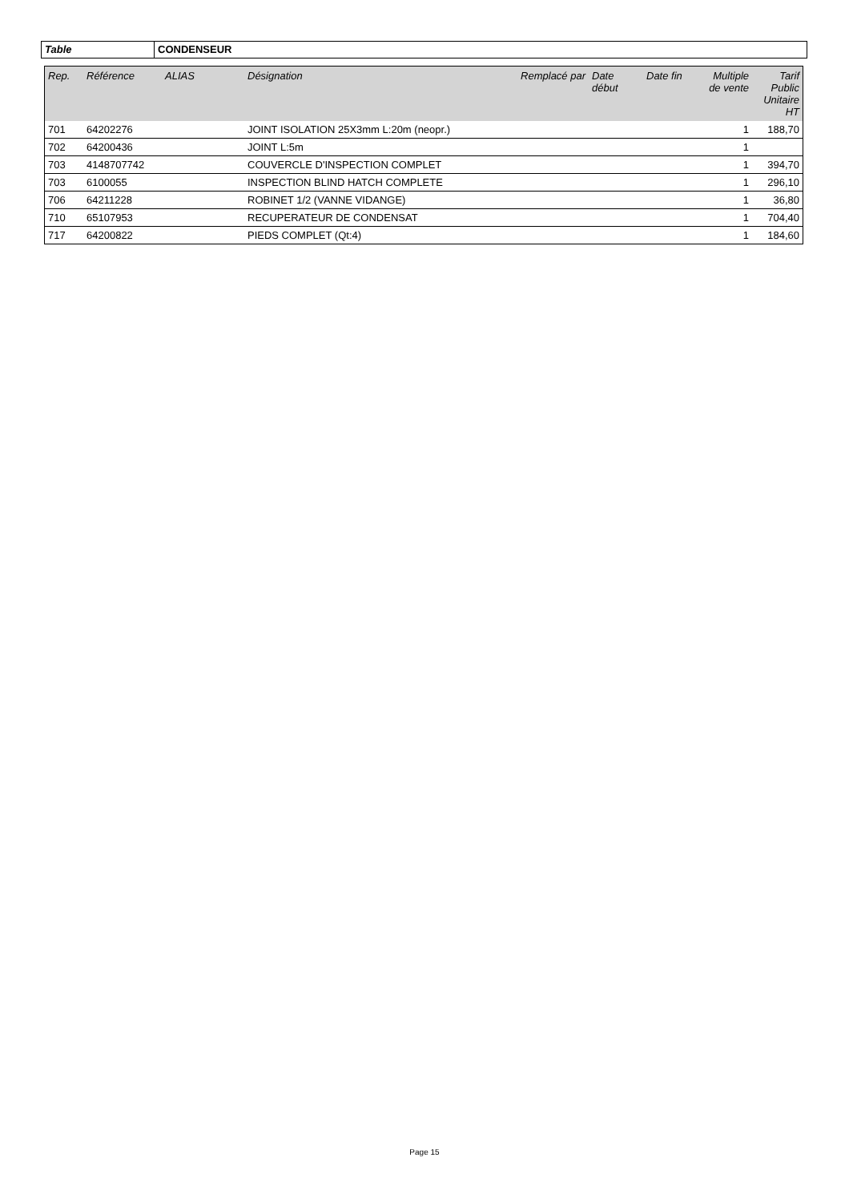Table CONDENSEUR
| Rep. | Référence | ALIAS | Désignation | Remplacé par | Date début | Date fin | Multiple de vente | Tarif Public Unitaire HT |
| --- | --- | --- | --- | --- | --- | --- | --- | --- |
| 701 | 64202276 | | JOINT ISOLATION 25X3mm L:20m (neopr.) | | | | 1 | 188,70 |
| 702 | 64200436 | | JOINT L:5m | | | | 1 | |
| 703 | 4148707742 | | COUVERCLE D'INSPECTION COMPLET | | | | 1 | 394,70 |
| 703 | 6100055 | | INSPECTION BLIND HATCH COMPLETE | | | | 1 | 296,10 |
| 706 | 64211228 | | ROBINET 1/2 (VANNE VIDANGE) | | | | 1 | 36,80 |
| 710 | 65107953 | | RECUPERATEUR DE CONDENSAT | | | | 1 | 704,40 |
| 717 | 64200822 | | PIEDS COMPLET (Qt:4) | | | | 1 | 184,60 |
Page 15